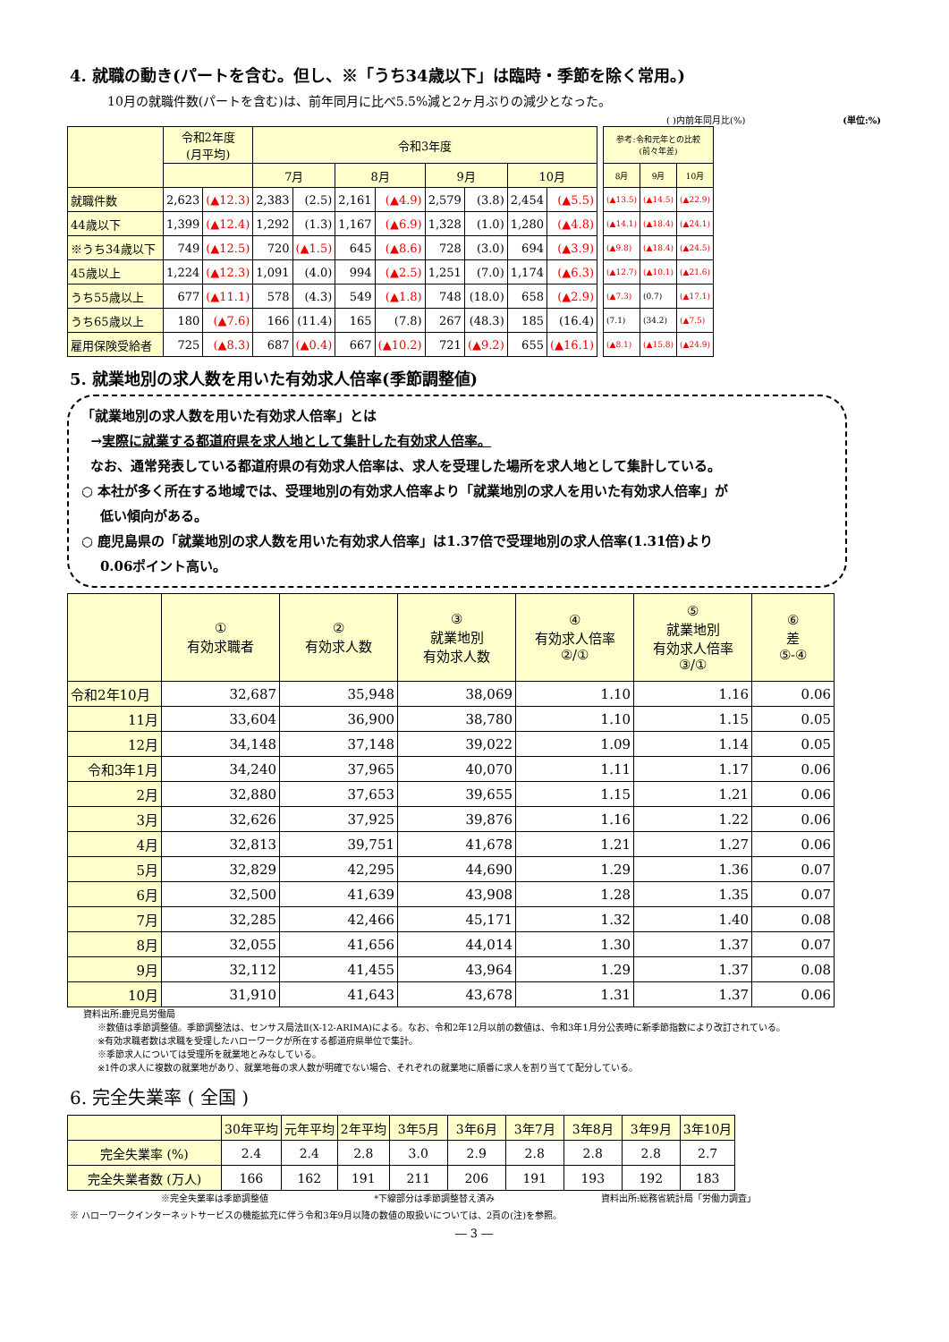4. 就職の動き(パートを含む。但し、※「うち34歳以下」は臨時・季節を除く常用。)
10月の就職件数(パートを含む)は、前年同月に比べ5.5%減と2ヶ月ぶりの減少となった。
( )内前年同月比(%) (単位:%)
| | 令和2年度 (月平均) | | 令和3年度 | | | | | | | | | 参考:令和元年との比較 (前々年差) | | |
| --- | --- | --- | --- | --- | --- | --- | --- | --- | --- | --- | --- | --- | --- | --- |
| | | | 7月 | | 8月 | | 9月 | | 10月 | | | 8月 | 9月 | 10月 |
| 就職件数 | 2,623 | (▲12.3) | 2,383 | (2.5) | 2,161 | (▲4.9) | 2,579 | (3.8) | 2,454 | (▲5.5) | | (▲13.5) | (▲14.5) | (▲22.9) |
| 44歳以下 | 1,399 | (▲12.4) | 1,292 | (1.3) | 1,167 | (▲6.9) | 1,328 | (1.0) | 1,280 | (▲4.8) | | (▲14.1) | (▲18.4) | (▲24.1) |
| ※うち34歳以下 | 749 | (▲12.5) | 720 | (▲1.5) | 645 | (▲8.6) | 728 | (3.0) | 694 | (▲3.9) | | (▲9.8) | (▲18.4) | (▲24.5) |
| 45歳以上 | 1,224 | (▲12.3) | 1,091 | (4.0) | 994 | (▲2.5) | 1,251 | (7.0) | 1,174 | (▲6.3) | | (▲12.7) | (▲10.1) | (▲21.6) |
| うち55歳以上 | 677 | (▲11.1) | 578 | (4.3) | 549 | (▲1.8) | 748 | (18.0) | 658 | (▲2.9) | | (▲7.3) | (0.7) | (▲17.1) |
| うち65歳以上 | 180 | (▲7.6) | 166 | (11.4) | 165 | (7.8) | 267 | (48.3) | 185 | (16.4) | | (7.1) | (34.2) | (▲7.5) |
| 雇用保険受給者 | 725 | (▲8.3) | 687 | (▲0.4) | 667 | (▲10.2) | 721 | (▲9.2) | 655 | (▲16.1) | | (▲8.1) | (▲15.8) | (▲24.9) |
5. 就業地別の求人数を用いた有効求人倍率(季節調整値)
「就業地別の求人数を用いた有効求人倍率」とは
→実際に就業する都道府県を求人地として集計した有効求人倍率。
なお、通常発表している都道府県の有効求人倍率は、求人を受理した場所を求人地として集計している。
○ 本社が多く所在する地域では、受理地別の有効求人倍率より「就業地別の求人を用いた有効求人倍率」が
低い傾向がある。
○ 鹿児島県の「就業地別の求人数を用いた有効求人倍率」は1.37倍で受理地別の求人倍率(1.31倍)より
0.06ポイント高い。
| | ① 有効求職者 | ② 有効求人数 | ③ 就業地別 有効求人数 | ④ 有効求人倍率 ②/① | ⑤ 就業地別 有効求人倍率 ③/① | ⑥ 差 ⑤-④ |
| --- | --- | --- | --- | --- | --- | --- |
| 令和2年10月 | 32,687 | 35,948 | 38,069 | 1.10 | 1.16 | 0.06 |
| 11月 | 33,604 | 36,900 | 38,780 | 1.10 | 1.15 | 0.05 |
| 12月 | 34,148 | 37,148 | 39,022 | 1.09 | 1.14 | 0.05 |
| 令和3年1月 | 34,240 | 37,965 | 40,070 | 1.11 | 1.17 | 0.06 |
| 2月 | 32,880 | 37,653 | 39,655 | 1.15 | 1.21 | 0.06 |
| 3月 | 32,626 | 37,925 | 39,876 | 1.16 | 1.22 | 0.06 |
| 4月 | 32,813 | 39,751 | 41,678 | 1.21 | 1.27 | 0.06 |
| 5月 | 32,829 | 42,295 | 44,690 | 1.29 | 1.36 | 0.07 |
| 6月 | 32,500 | 41,639 | 43,908 | 1.28 | 1.35 | 0.07 |
| 7月 | 32,285 | 42,466 | 45,171 | 1.32 | 1.40 | 0.08 |
| 8月 | 32,055 | 41,656 | 44,014 | 1.30 | 1.37 | 0.07 |
| 9月 | 32,112 | 41,455 | 43,964 | 1.29 | 1.37 | 0.08 |
| 10月 | 31,910 | 41,643 | 43,678 | 1.31 | 1.37 | 0.06 |
資料出所:鹿児島労働局
※数値は季節調整値。季節調整法は、センサス局法Ⅱ(X-12-ARIMA)による。なお、令和2年12月以前の数値は、令和3年1月分公表時に新季節指数により改訂されている。
※有効求職者数は求職を受理したハローワークが所在する都道府県単位で集計。
※季節求人については受理所を就業地とみなしている。
※1件の求人に複数の就業地があり、就業地毎の求人数が明確でない場合、それぞれの就業地に順番に求人を割り当てて配分している。
6. 完全失業率 ( 全国 )
| | 30年平均 | 元年平均 | 2年平均 | 3年5月 | 3年6月 | 3年7月 | 3年8月 | 3年9月 | 3年10月 |
| --- | --- | --- | --- | --- | --- | --- | --- | --- | --- |
| 完全失業率 (%) | 2.4 | 2.4 | 2.8 | 3.0 | 2.9 | 2.8 | 2.8 | 2.8 | 2.7 |
| 完全失業者数 (万人) | 166 | 162 | 191 | 211 | 206 | 191 | 193 | 192 | 183 |
※完全失業率は季節調整値 *下線部分は季節調整替え済み 資料出所:総務省統計局「労働力調査」
※ ハローワークインターネットサービスの機能拡充に伴う令和3年9月以降の数値の取扱いについては、2頁の(注)を参照。
― 3 ―